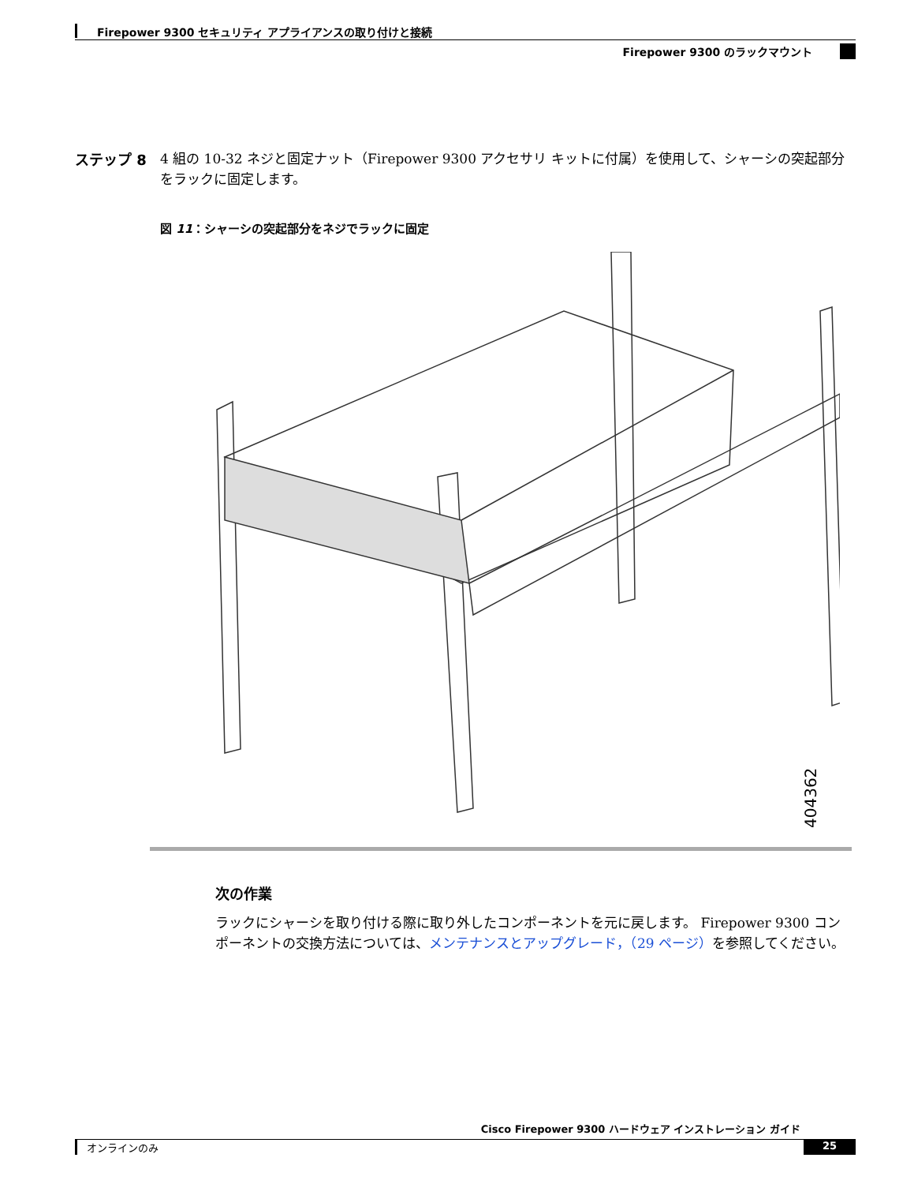Firepower 9300 セキュリティ アプライアンスの取り付けと接続
Firepower 9300 のラックマウント
ステップ 8
4 組の 10-32 ネジと固定ナット（Firepower 9300 アクセサリ キットに付属）を使用して、シャーシの突起部分をラックに固定します。
図 11：シャーシの突起部分をネジでラックに固定
404362
次の作業
ラックにシャーシを取り付ける際に取り外したコンポーネントを元に戻します。 Firepower 9300 コンポーネントの交換方法については、メンテナンスとアップグレード，（29 ページ）を参照してください。
Cisco Firepower 9300 ハードウェア インストレーション ガイド
オンラインのみ 25